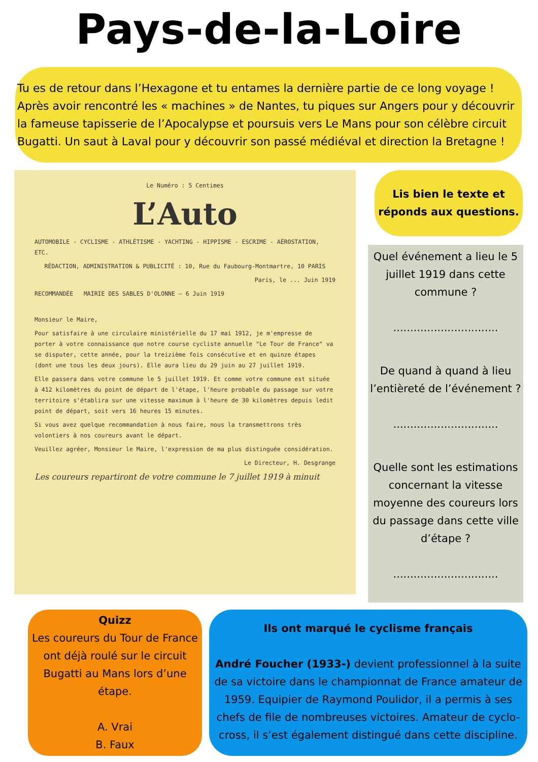Pays-de-la-Loire
Tu es de retour dans l’Hexagone et tu entames la dernière partie de ce long voyage ! Après avoir rencontré les « machines » de Nantes, tu piques sur Angers pour y découvrir la fameuse tapisserie de l’Apocalypse et poursuis vers Le Mans pour son célèbre circuit Bugatti. Un saut à Laval pour y découvrir son passé médiéval et direction la Bretagne !
Le Numéro : 5 Centimes
L’Auto
AUTOMOBILE - CYCLISME - ATHLÉTISME - YACHTING - HIPPISME - ESCRIME - AÉROSTATION, ETC.
RÉDACTION, ADMINISTRATION & PUBLICITÉ : 10, Rue du Faubourg-Montmartre, 10 PARIS
Paris, le ... Juin 1919
RECOMMANDÉE MAIRIE DES SABLES D'OLONNE — 6 Juin 1919
Monsieur le Maire,
Pour satisfaire à une circulaire ministérielle du 17 mai 1912, je m'empresse de porter à votre connaissance que notre course cycliste annuelle "Le Tour de France" va se disputer, cette année, pour la treizième fois consécutive et en quinze étapes (dont une tous les deux jours). Elle aura lieu du 29 juin au 27 juillet 1919.
Elle passera dans votre commune le 5 juillet 1919. Et comme votre commune est située à 412 kilomètres du point de départ de l'étape, l'heure probable du passage sur votre territoire s'établira sur une vitesse maximum à l'heure de 30 kilomètres depuis ledit point de départ, soit vers 16 heures 15 minutes.
Si vous avez quelque recommandation à nous faire, nous la transmettrons très volontiers à nos coureurs avant le départ.
Veuillez agréer, Monsieur le Maire, l'expression de ma plus distinguée considération.
Le Directeur, H. Desgrange
Les coureurs repartiront de votre commune le 7 juillet 1919 à minuit
Lis bien le texte et
réponds aux questions.
Quel événement a lieu le 5 juillet 1919 dans cette commune ?
...............................
De quand à quand à lieu l’entièreté de l’événement ?
...............................
Quelle sont les estimations concernant la vitesse moyenne des coureurs lors du passage dans cette ville d’étape ?
...............................
Quizz
Les coureurs du Tour de France ont déjà roulé sur le circuit Bugatti au Mans lors d’une étape.
A. Vrai
B. Faux
Ils ont marqué le cyclisme français
André Foucher (1933-) devient professionnel à la suite de sa victoire dans le championnat de France amateur de 1959. Equipier de Raymond Poulidor, il a permis à ses chefs de file de nombreuses victoires. Amateur de cyclo-cross, il s’est également distingué dans cette discipline.